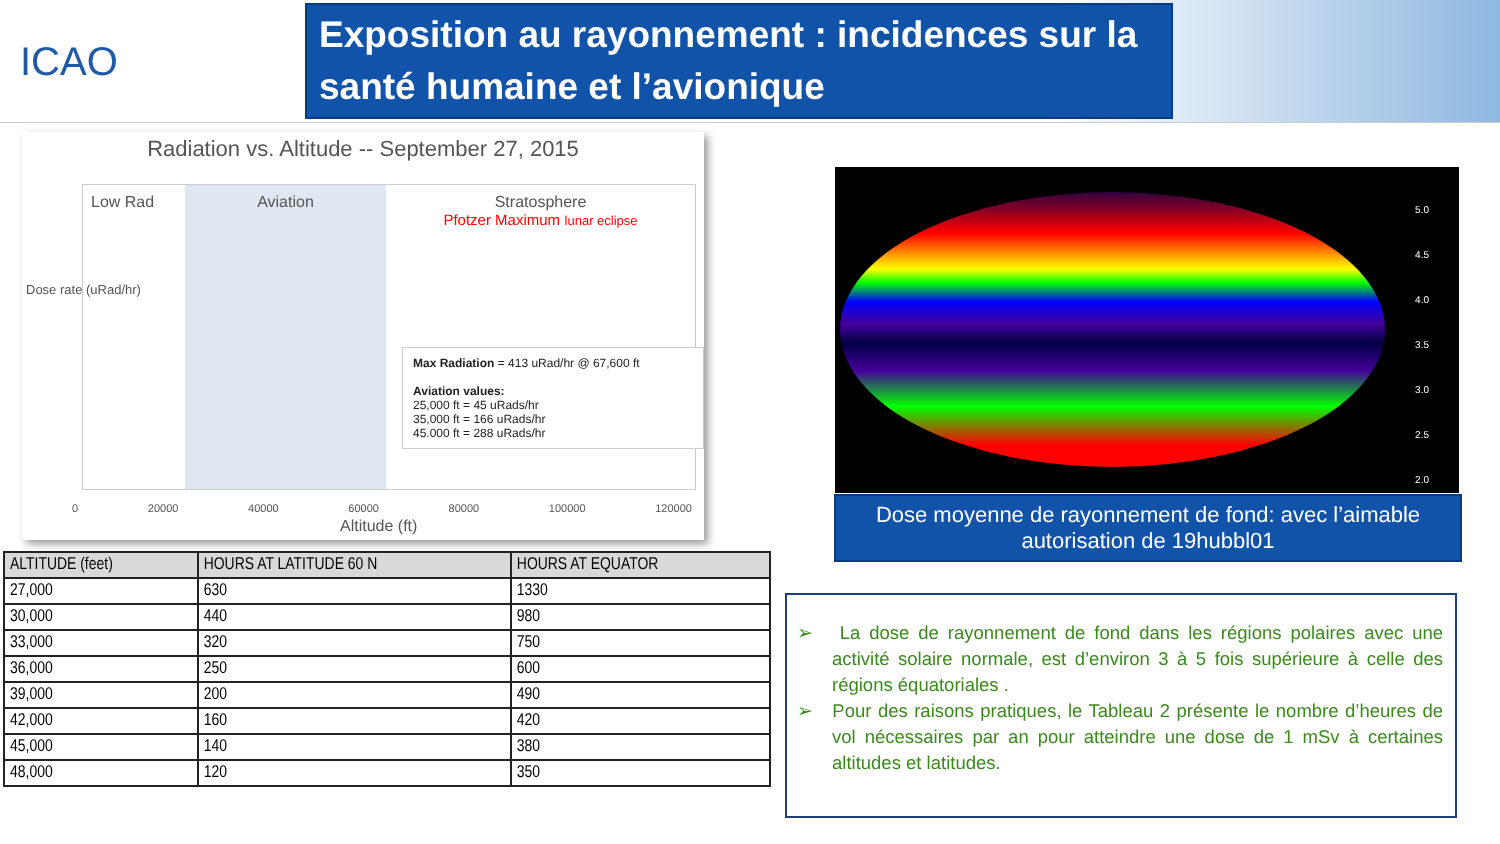ICAO
Exposition au rayonnement : incidences sur la santé humaine et l’avionique
Radiation vs. Altitude -- September 27, 2015
Low Rad Aviation Stratosphere
Pfotzer Maximum lunar eclipse
Dose rate (uRad/hr)
0 20000 40000 60000 80000 100000 120000
Altitude (ft)
Max Radiation = 413 uRad/hr @ 67,600 ft
Aviation values:
25,000 ft = 45 uRads/hr
35,000 ft = 166 uRads/hr
45.000 ft = 288 uRads/hr
| ALTITUDE (feet) | HOURS AT LATITUDE 60 N | HOURS AT EQUATOR |
| --- | --- | --- |
| 27,000 | 630 | 1330 |
| 30,000 | 440 | 980 |
| 33,000 | 320 | 750 |
| 36,000 | 250 | 600 |
| 39,000 | 200 | 490 |
| 42,000 | 160 | 420 |
| 45,000 | 140 | 380 |
| 48,000 | 120 | 350 |
5.0
4.5
4.0
3.5
3.0
2.5
2.0
Dose moyenne de rayonnement de fond: avec l’aimable autorisation de 19hubbl01
➢ La dose de rayonnement de fond dans les régions polaires avec une activité solaire normale, est d’environ 3 à 5 fois supérieure à celle des régions équatoriales .
➢ Pour des raisons pratiques, le Tableau 2 présente le nombre d’heures de vol nécessaires par an pour atteindre une dose de 1 mSv à certaines altitudes et latitudes.